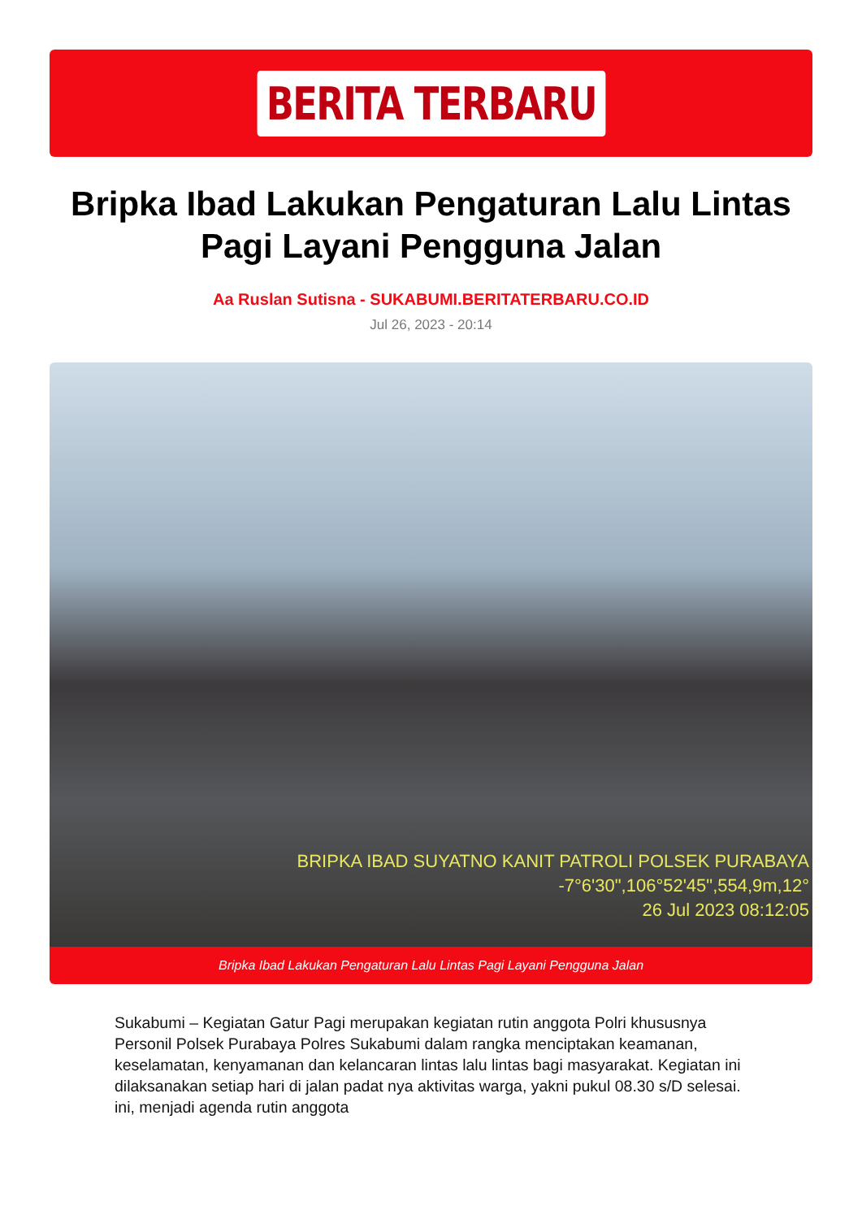BERITA TERBARU
Bripka Ibad Lakukan Pengaturan Lalu Lintas Pagi Layani Pengguna Jalan
Aa Ruslan Sutisna - SUKABUMI.BERITATERBARU.CO.ID
Jul 26, 2023 - 20:14
BRIPKA IBAD SUYATNO KANIT PATROLI POLSEK PURABAYA
-7°6'30",106°52'45",554,9m,12°
26 Jul 2023 08:12:05
Bripka Ibad Lakukan Pengaturan Lalu Lintas Pagi Layani Pengguna Jalan
Sukabumi – Kegiatan Gatur Pagi merupakan kegiatan rutin anggota Polri khususnya Personil Polsek Purabaya Polres Sukabumi dalam rangka menciptakan keamanan, keselamatan, kenyamanan dan kelancaran lintas lalu lintas bagi masyarakat. Kegiatan ini dilaksanakan setiap hari di jalan padat nya aktivitas warga, yakni pukul 08.30 s/D selesai. ini, menjadi agenda rutin anggota